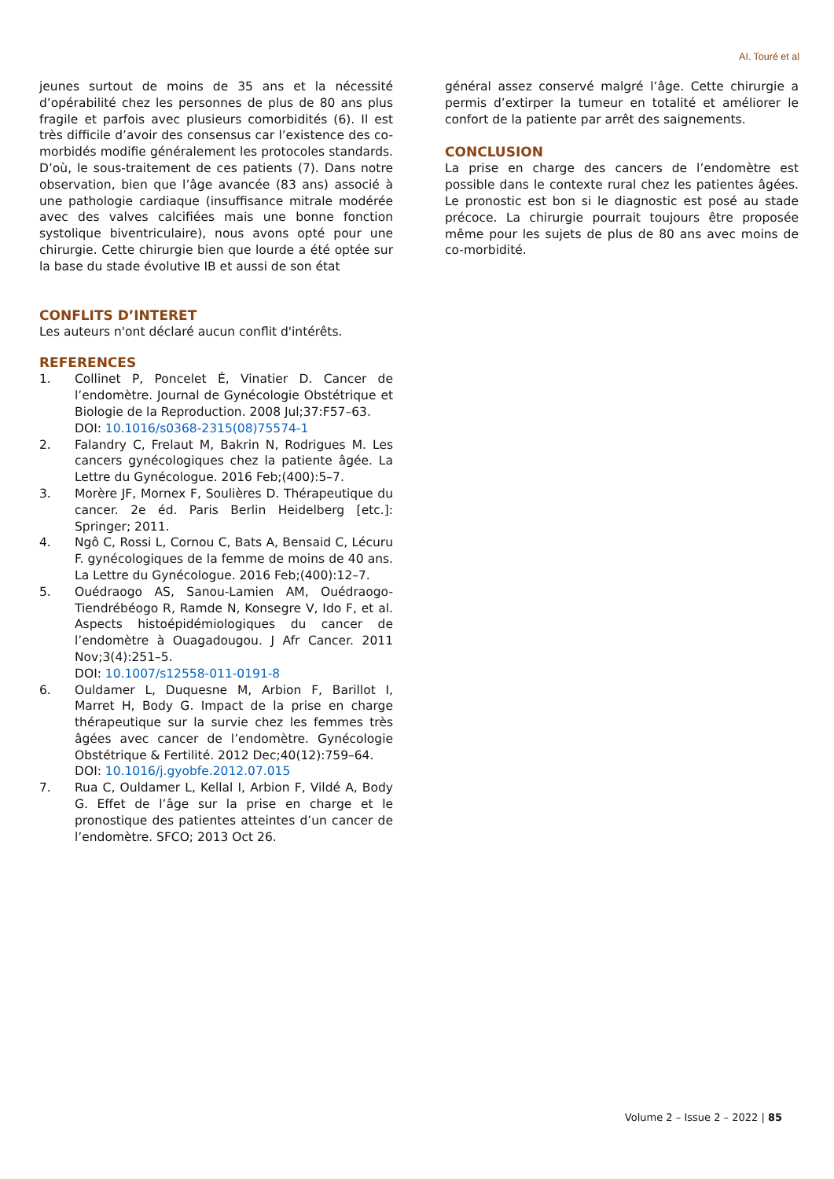AI. Touré et al
jeunes surtout de moins de 35 ans et la nécessité d’opérabilité chez les personnes de plus de 80 ans plus fragile et parfois avec plusieurs comorbidités (6). Il est très difficile d’avoir des consensus car l’existence des co-morbidés modifie généralement les protocoles standards. D’où, le sous-traitement de ces patients (7). Dans notre observation, bien que l’âge avancée (83 ans) associé à une pathologie cardiaque (insuffisance mitrale modérée avec des valves calcifiées mais une bonne fonction systolique biventriculaire), nous avons opté pour une chirurgie. Cette chirurgie bien que lourde a été optée sur la base du stade évolutive IB et aussi de son état
CONFLITS D’INTERET
Les auteurs n'ont déclaré aucun conflit d'intérêts.
REFERENCES
1. Collinet P, Poncelet É, Vinatier D. Cancer de l’endomètre. Journal de Gynécologie Obstétrique et Biologie de la Reproduction. 2008 Jul;37:F57–63.
DOI: 10.1016/s0368-2315(08)75574-1
2. Falandry C, Frelaut M, Bakrin N, Rodrigues M. Les cancers gynécologiques chez la patiente âgée. La Lettre du Gynécologue. 2016 Feb;(400):5–7.
3. Morère JF, Mornex F, Soulières D. Thérapeutique du cancer. 2e éd. Paris Berlin Heidelberg [etc.]: Springer; 2011.
4. Ngô C, Rossi L, Cornou C, Bats A, Bensaid C, Lécuru F. gynécologiques de la femme de moins de 40 ans. La Lettre du Gynécologue. 2016 Feb;(400):12–7.
5. Ouédraogo AS, Sanou-Lamien AM, Ouédraogo-Tiendrébéogo R, Ramde N, Konsegre V, Ido F, et al. Aspects histoépidémiologiques du cancer de l’endomètre à Ouagadougou. J Afr Cancer. 2011 Nov;3(4):251–5.
DOI: 10.1007/s12558-011-0191-8
6. Ouldamer L, Duquesne M, Arbion F, Barillot I, Marret H, Body G. Impact de la prise en charge thérapeutique sur la survie chez les femmes très âgées avec cancer de l’endomètre. Gynécologie Obstétrique & Fertilité. 2012 Dec;40(12):759–64.
DOI: 10.1016/j.gyobfe.2012.07.015
7. Rua C, Ouldamer L, Kellal I, Arbion F, Vildé A, Body G. Effet de l’âge sur la prise en charge et le pronostique des patientes atteintes d’un cancer de l’endomètre. SFCO; 2013 Oct 26.
général assez conservé malgré l’âge. Cette chirurgie a permis d’extirper la tumeur en totalité et améliorer le confort de la patiente par arrêt des saignements.
CONCLUSION
La prise en charge des cancers de l’endomètre est possible dans le contexte rural chez les patientes âgées. Le pronostic est bon si le diagnostic est posé au stade précoce. La chirurgie pourrait toujours être proposée même pour les sujets de plus de 80 ans avec moins de co-morbidité.
Volume 2 – Issue 2 – 2022 | 85